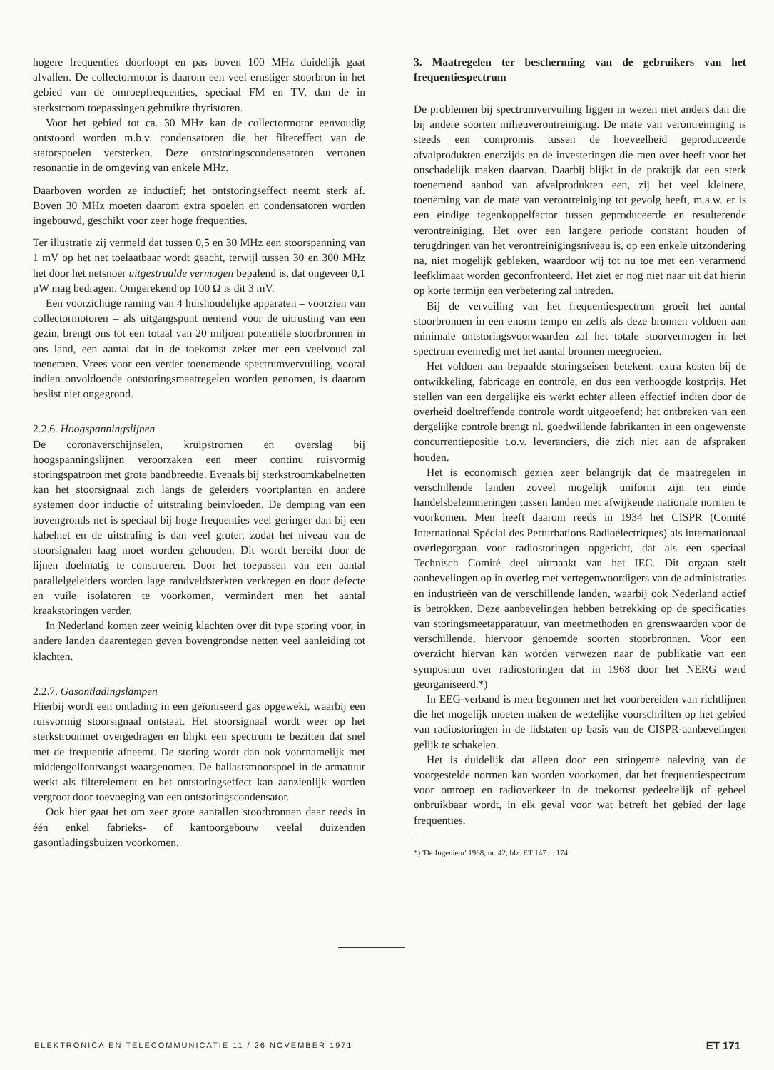hogere frequenties doorloopt en pas boven 100 MHz duidelijk gaat afvallen. De collectormotor is daarom een veel ernstiger stoorbron in het gebied van de omroepfrequenties, speciaal FM en TV, dan de in sterkstroom toepassingen gebruikte thyristoren.
Voor het gebied tot ca. 30 MHz kan de collectormotor eenvoudig ontstoord worden m.b.v. condensatoren die het filtereffect van de statorspoelen versterken. Deze ontstoringscondensatoren vertonen resonantie in de omgeving van enkele MHz.
Daarboven worden ze inductief; het ontstoringseffect neemt sterk af. Boven 30 MHz moeten daarom extra spoelen en condensatoren worden ingebouwd, geschikt voor zeer hoge frequenties.
Ter illustratie zij vermeld dat tussen 0,5 en 30 MHz een stoorspanning van 1 mV op het net toelaatbaar wordt geacht, terwijl tussen 30 en 300 MHz het door het netsnoer uitgestraalde vermogen bepalend is, dat ongeveer 0,1 μW mag bedragen. Omgerekend op 100 Ω is dit 3 mV.
Een voorzichtige raming van 4 huishoudelijke apparaten – voorzien van collectormotoren – als uitgangspunt nemend voor de uitrusting van een gezin, brengt ons tot een totaal van 20 miljoen potentiële stoorbronnen in ons land, een aantal dat in de toekomst zeker met een veelvoud zal toenemen. Vrees voor een verder toenemende spectrumvervuiling, vooral indien onvoldoende ontstoringsmaatregelen worden genomen, is daarom beslist niet ongegrond.
2.2.6. Hoogspanningslijnen
De coronaverschijnselen, kruipstromen en overslag bij hoogspanningslijnen veroorzaken een meer continu ruisvormig storingspatroon met grote bandbreedte. Evenals bij sterkstroomkabelnetten kan het stoorsignaal zich langs de geleiders voortplanten en andere systemen door inductie of uitstraling beinvloeden. De demping van een bovengronds net is speciaal bij hoge frequenties veel geringer dan bij een kabelnet en de uitstraling is dan veel groter, zodat het niveau van de stoorsignalen laag moet worden gehouden. Dit wordt bereikt door de lijnen doelmatig te construeren. Door het toepassen van een aantal parallelgeleiders worden lage randveldsterkten verkregen en door defecte en vuile isolatoren te voorkomen, vermindert men het aantal kraakstoringen verder.
In Nederland komen zeer weinig klachten over dit type storing voor, in andere landen daarentegen geven bovengrondse netten veel aanleiding tot klachten.
2.2.7. Gasontladingslampen
Hierbij wordt een ontlading in een geïoniseerd gas opgewekt, waarbij een ruisvormig stoorsignaal ontstaat. Het stoorsignaal wordt weer op het sterkstroomnet overgedragen en blijkt een spectrum te bezitten dat snel met de frequentie afneemt. De storing wordt dan ook voornamelijk met middengolfontvangst waargenomen. De ballastsmoorspoel in de armatuur werkt als filterelement en het ontstoringseffect kan aanzienlijk worden vergroot door toevoeging van een ontstoringscondensator.
Ook hier gaat het om zeer grote aantallen stoorbronnen daar reeds in één enkel fabrieks- of kantoorgebouw veelal duizenden gasontladingsbuizen voorkomen.
3. Maatregelen ter bescherming van de gebruikers van het frequentiespectrum
De problemen bij spectrumvervuiling liggen in wezen niet anders dan die bij andere soorten milieuverontreiniging. De mate van verontreiniging is steeds een compromis tussen de hoeveelheid geproduceerde afvalprodukten enerzijds en de investeringen die men over heeft voor het onschadelijk maken daarvan. Daarbij blijkt in de praktijk dat een sterk toenemend aanbod van afvalprodukten een, zij het veel kleinere, toeneming van de mate van verontreiniging tot gevolg heeft, m.a.w. er is een eindige tegenkoppelfactor tussen geproduceerde en resulterende verontreiniging. Het over een langere periode constant houden of terugdringen van het verontreinigingsniveau is, op een enkele uitzondering na, niet mogelijk gebleken, waardoor wij tot nu toe met een verarmend leefklimaat worden geconfronteerd. Het ziet er nog niet naar uit dat hierin op korte termijn een verbetering zal intreden.
Bij de vervuiling van het frequentiespectrum groeit het aantal stoorbronnen in een enorm tempo en zelfs als deze bronnen voldoen aan minimale ontstoringsvoorwaarden zal het totale stoorvermogen in het spectrum evenredig met het aantal bronnen meegroeien.
Het voldoen aan bepaalde storingseisen betekent: extra kosten bij de ontwikkeling, fabricage en controle, en dus een verhoogde kostprijs. Het stellen van een dergelijke eis werkt echter alleen effectief indien door de overheid doeltreffende controle wordt uitgeoefend; het ontbreken van een dergelijke controle brengt nl. goedwillende fabrikanten in een ongewenste concurrentiepositie t.o.v. leveranciers, die zich niet aan de afspraken houden.
Het is economisch gezien zeer belangrijk dat de maatregelen in verschillende landen zoveel mogelijk uniform zijn ten einde handelsbelemmeringen tussen landen met afwijkende nationale normen te voorkomen. Men heeft daarom reeds in 1934 het CISPR (Comité International Spécial des Perturbations Radioélectriques) als internationaal overlegorgaan voor radiostoringen opgericht, dat als een speciaal Technisch Comité deel uitmaakt van het IEC. Dit orgaan stelt aanbevelingen op in overleg met vertegenwoordigers van de administraties en industrieën van de verschillende landen, waarbij ook Nederland actief is betrokken. Deze aanbevelingen hebben betrekking op de specificaties van storingsmeetapparatuur, van meetmethoden en grenswaarden voor de verschillende, hiervoor genoemde soorten stoorbronnen. Voor een overzicht hiervan kan worden verwezen naar de publikatie van een symposium over radiostoringen dat in 1968 door het NERG werd georganiseerd.*)
In EEG-verband is men begonnen met het voorbereiden van richtlijnen die het mogelijk moeten maken de wettelijke voorschriften op het gebied van radiostoringen in de lidstaten op basis van de CISPR-aanbevelingen gelijk te schakelen.
Het is duidelijk dat alleen door een stringente naleving van de voorgestelde normen kan worden voorkomen, dat het frequentiespectrum voor omroep en radioverkeer in de toekomst gedeeltelijk of geheel onbruikbaar wordt, in elk geval voor wat betreft het gebied der lage frequenties.
*) 'De Ingenieur' 1968, nr. 42, blz. ET 147 ... 174.
ELEKTRONICA EN TELECOMMUNICATIE 11 / 26 NOVEMBER 1971 ET 171